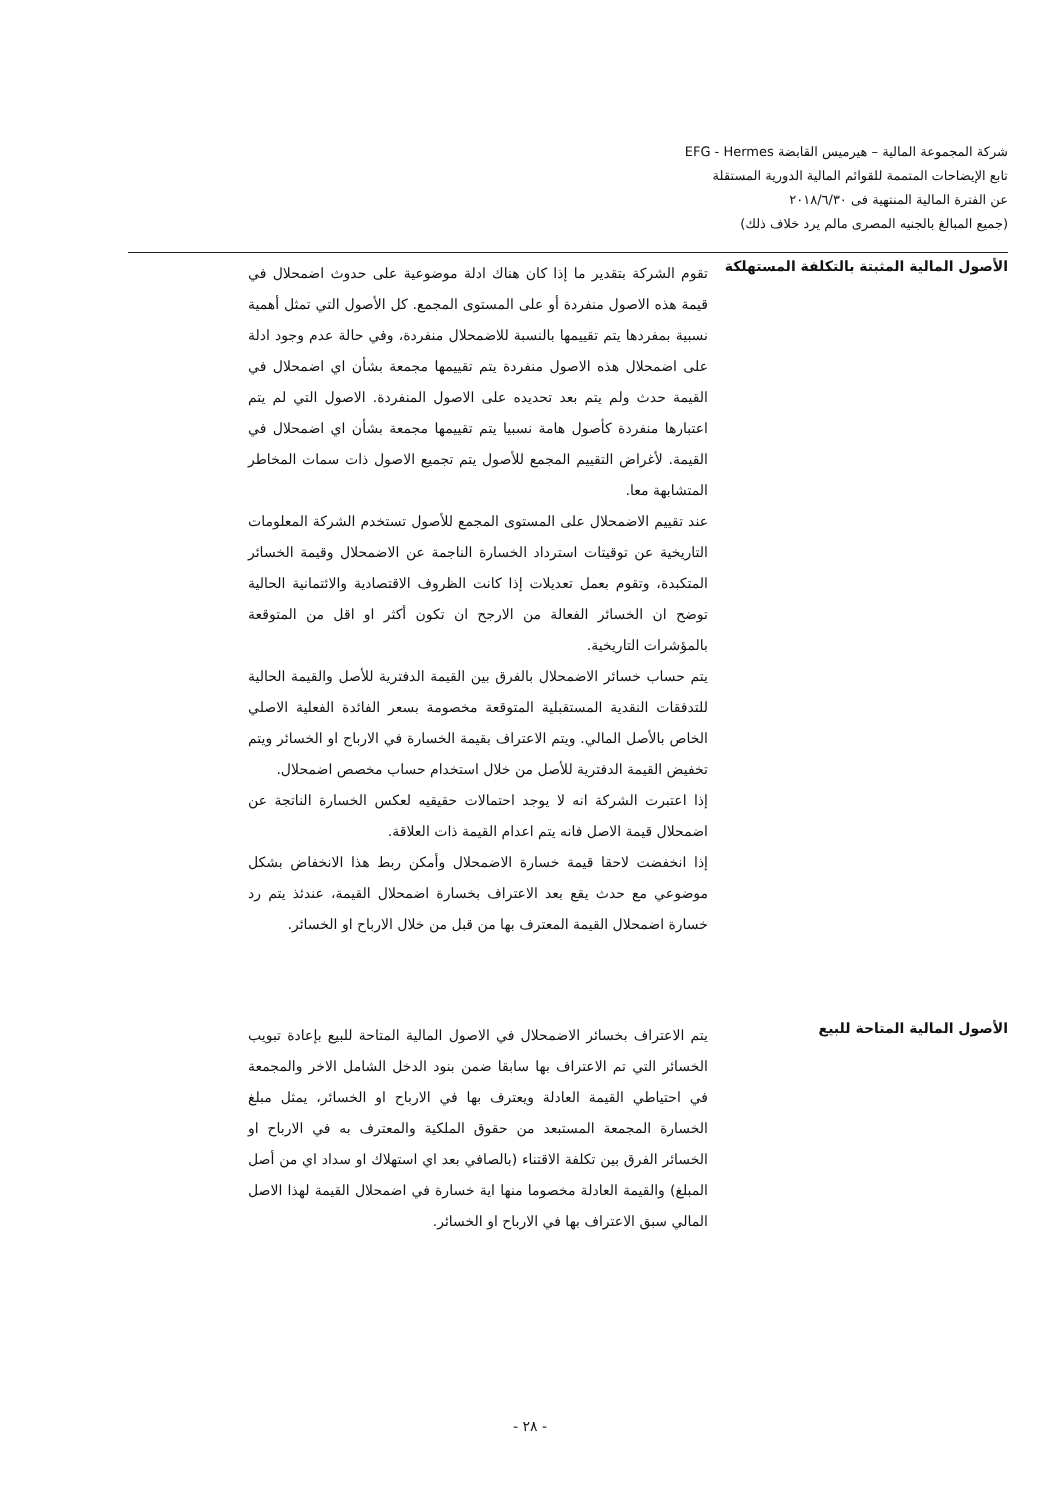شركة المجموعة المالية – هيرميس القابضة EFG - Hermes
تابع الإيضاحات المتممة للقوائم المالية الدورية المستقلة
عن الفترة المالية المنتهية فى ٢٠١٨/٦/٣٠
(جميع المبالغ بالجنيه المصرى مالم يرد خلاف ذلك)
الأصول المالية المثبتة بالتكلفة المستهلكة
تقوم الشركة بتقدير ما إذا كان هناك ادلة موضوعية على حدوث اضمحلال في قيمة هذه الاصول منفردة أو على المستوى المجمع. كل الأصول التي تمثل أهمية نسبية بمفردها يتم تقييمها بالنسبة للاضمحلال منفردة، وفي حالة عدم وجود ادلة على اضمحلال هذه الاصول منفردة يتم تقييمها مجمعة بشأن اي اضمحلال في القيمة حدث ولم يتم بعد تحديده على الاصول المنفردة. الاصول التي لم يتم اعتبارها منفردة كأصول هامة نسبيا يتم تقييمها مجمعة بشأن اي اضمحلال في القيمة. لأغراض التقييم المجمع للأصول يتم تجميع الاصول ذات سمات المخاطر المتشابهة معا.
عند تقييم الاضمحلال على المستوى المجمع للأصول تستخدم الشركة المعلومات التاريخية عن توقيتات استرداد الخسارة الناجمة عن الاضمحلال وقيمة الخسائر المتكبدة، وتقوم بعمل تعديلات إذا كانت الظروف الاقتصادية والائتمانية الحالية توضح ان الخسائر الفعالة من الارجح ان تكون أكثر او اقل من المتوقعة بالمؤشرات التاريخية.
يتم حساب خسائر الاضمحلال بالفرق بين القيمة الدفترية للأصل والقيمة الحالية للتدفقات النقدية المستقبلية المتوقعة مخصومة بسعر الفائدة الفعلية الاصلي الخاص بالأصل المالي. ويتم الاعتراف بقيمة الخسارة في الارباح او الخسائر ويتم تخفيض القيمة الدفترية للأصل من خلال استخدام حساب مخصص اضمحلال.
إذا اعتبرت الشركة انه لا يوجد احتمالات حقيقيه لعكس الخسارة الناتجة عن اضمحلال قيمة الاصل فانه يتم اعدام القيمة ذات العلاقة.
إذا انخفضت لاحقا قيمة خسارة الاضمحلال وأمكن ربط هذا الانخفاض بشكل موضوعي مع حدث يقع بعد الاعتراف بخسارة اضمحلال القيمة، عندئذ يتم رد خسارة اضمحلال القيمة المعترف بها من قبل من خلال الارباح او الخسائر.
الأصول المالية المتاحة للبيع
يتم الاعتراف بخسائر الاضمحلال في الاصول المالية المتاحة للبيع بإعادة تبويب الخسائر التي تم الاعتراف بها سابقا ضمن بنود الدخل الشامل الاخر والمجمعة في احتياطي القيمة العادلة ويعترف بها في الارباح او الخسائر، يمثل مبلغ الخسارة المجمعة المستبعد من حقوق الملكية والمعترف به في الارباح او الخسائر الفرق بين تكلفة الاقتناء (بالصافي بعد اي استهلاك او سداد اي من أصل المبلغ) والقيمة العادلة مخصوما منها اية خسارة في اضمحلال القيمة لهذا الاصل المالي سبق الاعتراف بها في الارباح او الخسائر.
- ٢٨ -